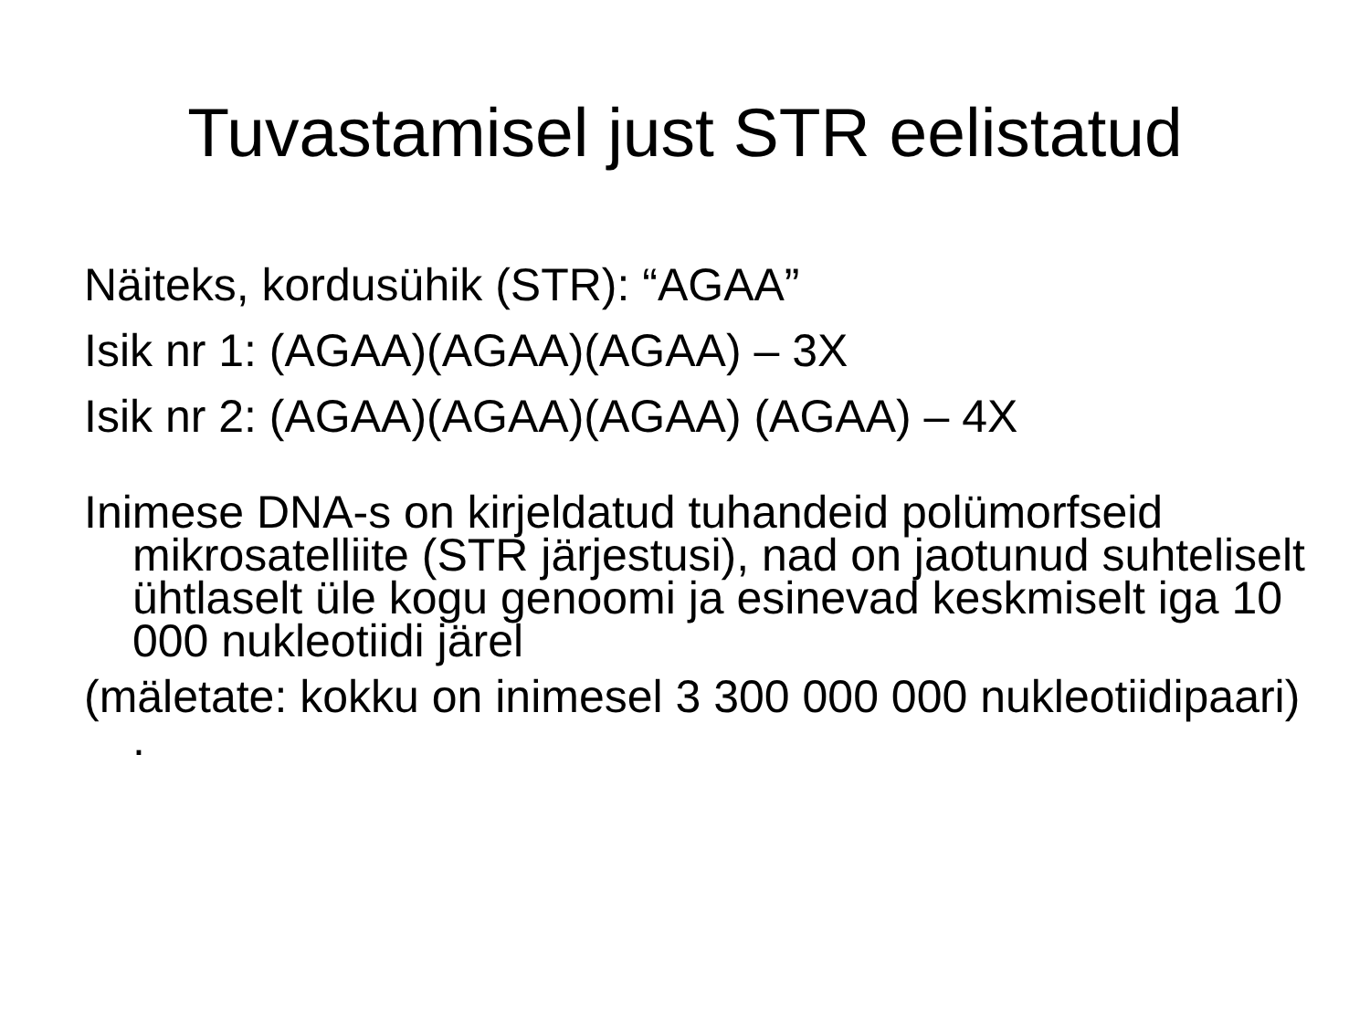Tuvastamisel just STR eelistatud
Näiteks, kordusühik (STR): “AGAA”
Isik nr 1: (AGAA)(AGAA)(AGAA) – 3X
Isik nr 2: (AGAA)(AGAA)(AGAA) (AGAA) – 4X
Inimese DNA-s on kirjeldatud tuhandeid polümorfseid mikrosatelliite (STR järjestusi), nad on jaotunud suhteliselt ühtlaselt üle kogu genoomi ja esinevad keskmiselt iga 10 000 nukleotiidi järel
(mäletate: kokku on inimesel 3 300 000 000 nukleotiidipaari) .